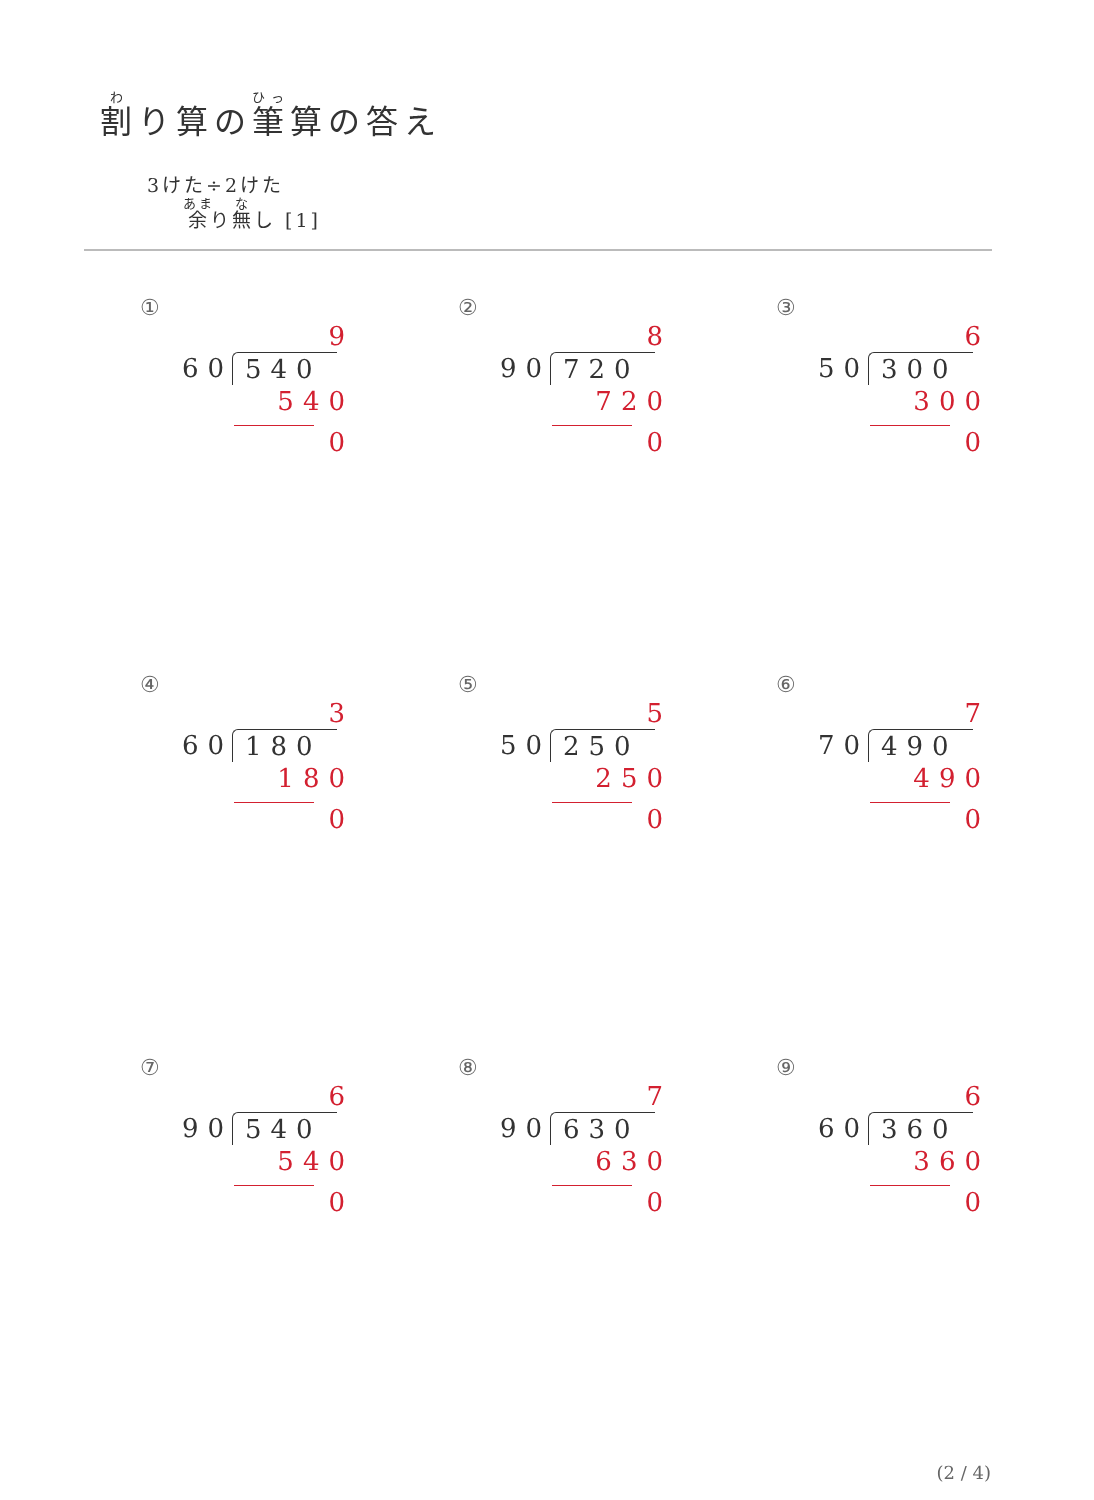割り算の筆算の答え
3けた÷2けた
余り無し [1]
①
9
60 540
540
0
②
8
90 720
720
0
③
6
50 300
300
0
④
3
60 180
180
0
⑤
5
50 250
250
0
⑥
7
70 490
490
0
⑦
6
90 540
540
0
⑧
7
90 630
630
0
⑨
6
60 360
360
0
(2 / 4)